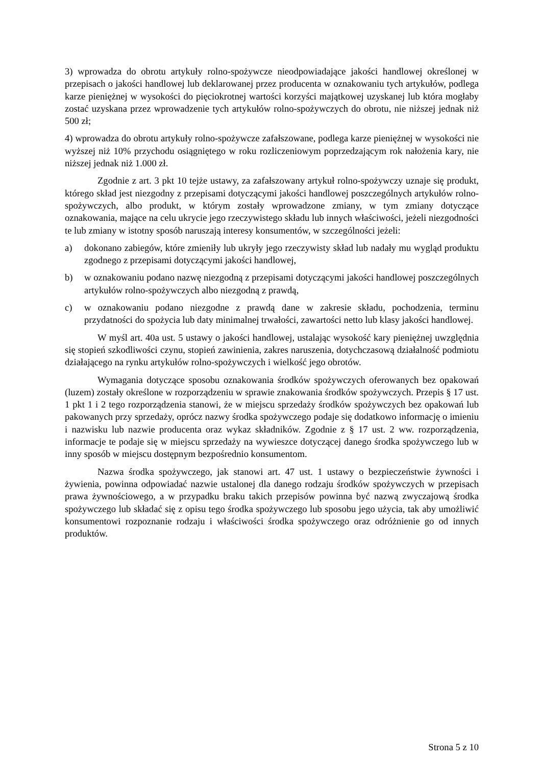3) wprowadza do obrotu artykuły rolno-spożywcze nieodpowiadające jakości handlowej określonej w przepisach o jakości handlowej lub deklarowanej przez producenta w oznakowaniu tych artykułów, podlega karze pieniężnej w wysokości do pięciokrotnej wartości korzyści majątkowej uzyskanej lub która mogłaby zostać uzyskana przez wprowadzenie tych artykułów rolno-spożywczych do obrotu, nie niższej jednak niż 500 zł;
4) wprowadza do obrotu artykuły rolno-spożywcze zafałszowane, podlega karze pieniężnej w wysokości nie wyższej niż 10% przychodu osiągniętego w roku rozliczeniowym poprzedzającym rok nałożenia kary, nie niższej jednak niż 1.000 zł.
Zgodnie z art. 3 pkt 10 tejże ustawy, za zafałszowany artykuł rolno-spożywczy uznaje się produkt, którego skład jest niezgodny z przepisami dotyczącymi jakości handlowej poszczególnych artykułów rolno-spożywczych, albo produkt, w którym zostały wprowadzone zmiany, w tym zmiany dotyczące oznakowania, mające na celu ukrycie jego rzeczywistego składu lub innych właściwości, jeżeli niezgodności te lub zmiany w istotny sposób naruszają interesy konsumentów, w szczególności jeżeli:
a) dokonano zabiegów, które zmieniły lub ukryły jego rzeczywisty skład lub nadały mu wygląd produktu zgodnego z przepisami dotyczącymi jakości handlowej,
b) w oznakowaniu podano nazwę niezgodną z przepisami dotyczącymi jakości handlowej poszczególnych artykułów rolno-spożywczych albo niezgodną z prawdą,
c) w oznakowaniu podano niezgodne z prawdą dane w zakresie składu, pochodzenia, terminu przydatności do spożycia lub daty minimalnej trwałości, zawartości netto lub klasy jakości handlowej.
W myśl art. 40a ust. 5 ustawy o jakości handlowej, ustalając wysokość kary pieniężnej uwzględnia się stopień szkodliwości czynu, stopień zawinienia, zakres naruszenia, dotychczasową działalność podmiotu działającego na rynku artykułów rolno-spożywczych i wielkość jego obrotów.
Wymagania dotyczące sposobu oznakowania środków spożywczych oferowanych bez opakowań (luzem) zostały określone w rozporządzeniu w sprawie znakowania środków spożywczych. Przepis § 17 ust. 1 pkt 1 i 2 tego rozporządzenia stanowi, że w miejscu sprzedaży środków spożywczych bez opakowań lub pakowanych przy sprzedaży, oprócz nazwy środka spożywczego podaje się dodatkowo informację o imieniu i nazwisku lub nazwie producenta oraz wykaz składników. Zgodnie z § 17 ust. 2 ww. rozporządzenia, informacje te podaje się w miejscu sprzedaży na wywieszce dotyczącej danego środka spożywczego lub w inny sposób w miejscu dostępnym bezpośrednio konsumentom.
Nazwa środka spożywczego, jak stanowi art. 47 ust. 1 ustawy o bezpieczeństwie żywności i żywienia, powinna odpowiadać nazwie ustalonej dla danego rodzaju środków spożywczych w przepisach prawa żywnościowego, a w przypadku braku takich przepisów powinna być nazwą zwyczajową środka spożywczego lub składać się z opisu tego środka spożywczego lub sposobu jego użycia, tak aby umożliwić konsumentowi rozpoznanie rodzaju i właściwości środka spożywczego oraz odróżnienie go od innych produktów.
Strona 5 z 10